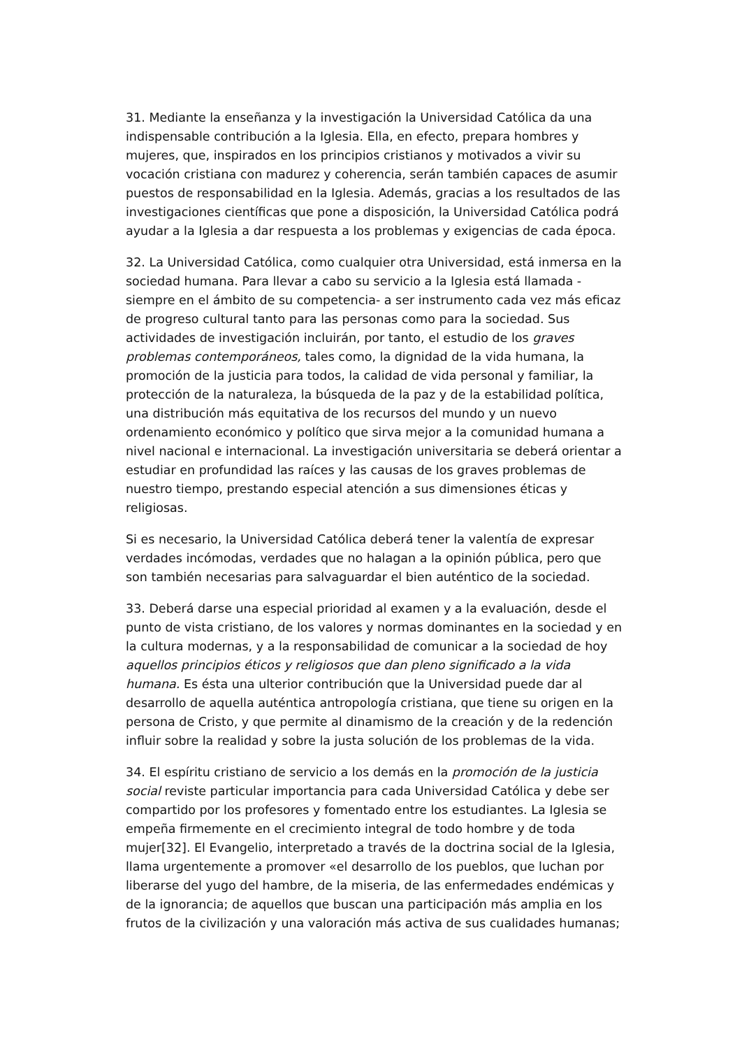31. Mediante la enseñanza y la investigación la Universidad Católica da una indispensable contribución a la Iglesia. Ella, en efecto, prepara hombres y mujeres, que, inspirados en los principios cristianos y motivados a vivir su vocación cristiana con madurez y coherencia, serán también capaces de asumir puestos de responsabilidad en la Iglesia. Además, gracias a los resultados de las investigaciones científicas que pone a disposición, la Universidad Católica podrá ayudar a la Iglesia a dar respuesta a los problemas y exigencias de cada época.
32. La Universidad Católica, como cualquier otra Universidad, está inmersa en la sociedad humana. Para llevar a cabo su servicio a la Iglesia está llamada - siempre en el ámbito de su competencia- a ser instrumento cada vez más eficaz de progreso cultural tanto para las personas como para la sociedad. Sus actividades de investigación incluirán, por tanto, el estudio de los graves problemas contemporáneos, tales como, la dignidad de la vida humana, la promoción de la justicia para todos, la calidad de vida personal y familiar, la protección de la naturaleza, la búsqueda de la paz y de la estabilidad política, una distribución más equitativa de los recursos del mundo y un nuevo ordenamiento económico y político que sirva mejor a la comunidad humana a nivel nacional e internacional. La investigación universitaria se deberá orientar a estudiar en profundidad las raíces y las causas de los graves problemas de nuestro tiempo, prestando especial atención a sus dimensiones éticas y religiosas.
Si es necesario, la Universidad Católica deberá tener la valentía de expresar verdades incómodas, verdades que no halagan a la opinión pública, pero que son también necesarias para salvaguardar el bien auténtico de la sociedad.
33. Deberá darse una especial prioridad al examen y a la evaluación, desde el punto de vista cristiano, de los valores y normas dominantes en la sociedad y en la cultura modernas, y a la responsabilidad de comunicar a la sociedad de hoy aquellos principios éticos y religiosos que dan pleno significado a la vida humana. Es ésta una ulterior contribución que la Universidad puede dar al desarrollo de aquella auténtica antropología cristiana, que tiene su origen en la persona de Cristo, y que permite al dinamismo de la creación y de la redención influir sobre la realidad y sobre la justa solución de los problemas de la vida.
34. El espíritu cristiano de servicio a los demás en la promoción de la justicia social reviste particular importancia para cada Universidad Católica y debe ser compartido por los profesores y fomentado entre los estudiantes. La Iglesia se empeña firmemente en el crecimiento integral de todo hombre y de toda mujer[32]. El Evangelio, interpretado a través de la doctrina social de la Iglesia, llama urgentemente a promover «el desarrollo de los pueblos, que luchan por liberarse del yugo del hambre, de la miseria, de las enfermedades endémicas y de la ignorancia; de aquellos que buscan una participación más amplia en los frutos de la civilización y una valoración más activa de sus cualidades humanas;